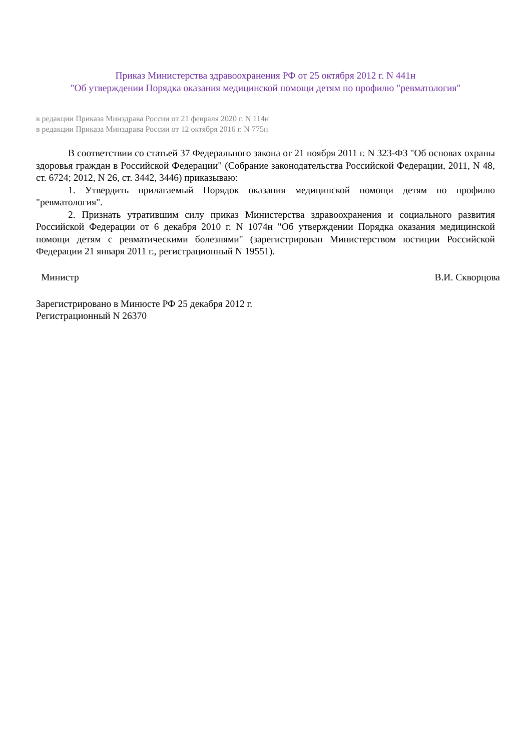Приказ Министерства здравоохранения РФ от 25 октября 2012 г. N 441н
"Об утверждении Порядка оказания медицинской помощи детям по профилю "ревматология"
в редакции Приказа Минздрава России от 21 февраля 2020 г. N 114н
в редакции Приказа Минздрава России от 12 октября 2016 г. N 775н
В соответствии со статьей 37 Федерального закона от 21 ноября 2011 г. N 323-ФЗ "Об основах охраны здоровья граждан в Российской Федерации" (Собрание законодательства Российской Федерации, 2011, N 48, ст. 6724; 2012, N 26, ст. 3442, 3446) приказываю:
1. Утвердить прилагаемый Порядок оказания медицинской помощи детям по профилю "ревматология".
2. Признать утратившим силу приказ Министерства здравоохранения и социального развития Российской Федерации от 6 декабря 2010 г. N 1074н "Об утверждении Порядка оказания медицинской помощи детям с ревматическими болезнями" (зарегистрирован Министерством юстиции Российской Федерации 21 января 2011 г., регистрационный N 19551).
Министр В.И. Скворцова
Зарегистрировано в Минюсте РФ 25 декабря 2012 г.
Регистрационный N 26370